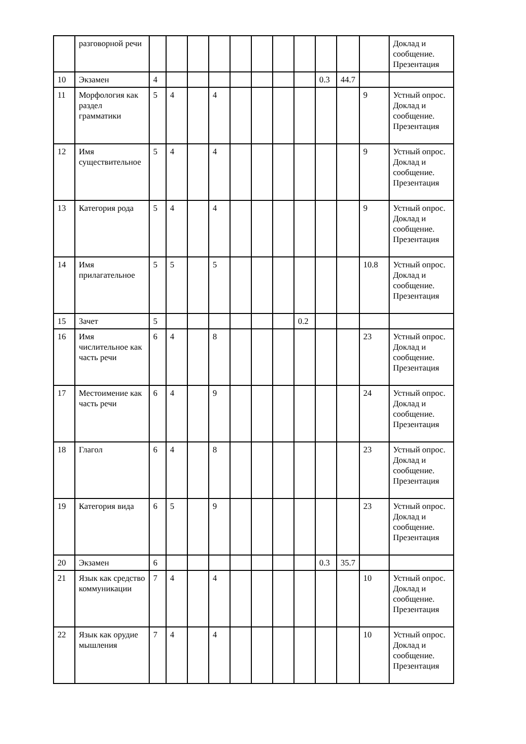| | разговорной речи | | | | | | | | | | | | Доклад и сообщение. Презентация |
| 10 | Экзамен | 4 | | | | | | | | 0.3 | 44.7 | | |
| 11 | Морфология как раздел грамматики | 5 | 4 | | 4 | | | | | | | 9 | Устный опрос. Доклад и сообщение. Презентация |
| 12 | Имя существительное | 5 | 4 | | 4 | | | | | | | 9 | Устный опрос. Доклад и сообщение. Презентация |
| 13 | Категория рода | 5 | 4 | | 4 | | | | | | | 9 | Устный опрос. Доклад и сообщение. Презентация |
| 14 | Имя прилагательное | 5 | 5 | | 5 | | | | | | | 10.8 | Устный опрос. Доклад и сообщение. Презентация |
| 15 | Зачет | 5 | | | | | | | 0.2 | | | | |
| 16 | Имя числительное как часть речи | 6 | 4 | | 8 | | | | | | | 23 | Устный опрос. Доклад и сообщение. Презентация |
| 17 | Местоимение как часть речи | 6 | 4 | | 9 | | | | | | | 24 | Устный опрос. Доклад и сообщение. Презентация |
| 18 | Глагол | 6 | 4 | | 8 | | | | | | | 23 | Устный опрос. Доклад и сообщение. Презентация |
| 19 | Категория вида | 6 | 5 | | 9 | | | | | | | 23 | Устный опрос. Доклад и сообщение. Презентация |
| 20 | Экзамен | 6 | | | | | | | | 0.3 | 35.7 | | |
| 21 | Язык как средство коммуникации | 7 | 4 | | 4 | | | | | | | 10 | Устный опрос. Доклад и сообщение. Презентация |
| 22 | Язык как орудие мышления | 7 | 4 | | 4 | | | | | | | 10 | Устный опрос. Доклад и сообщение. Презентация |